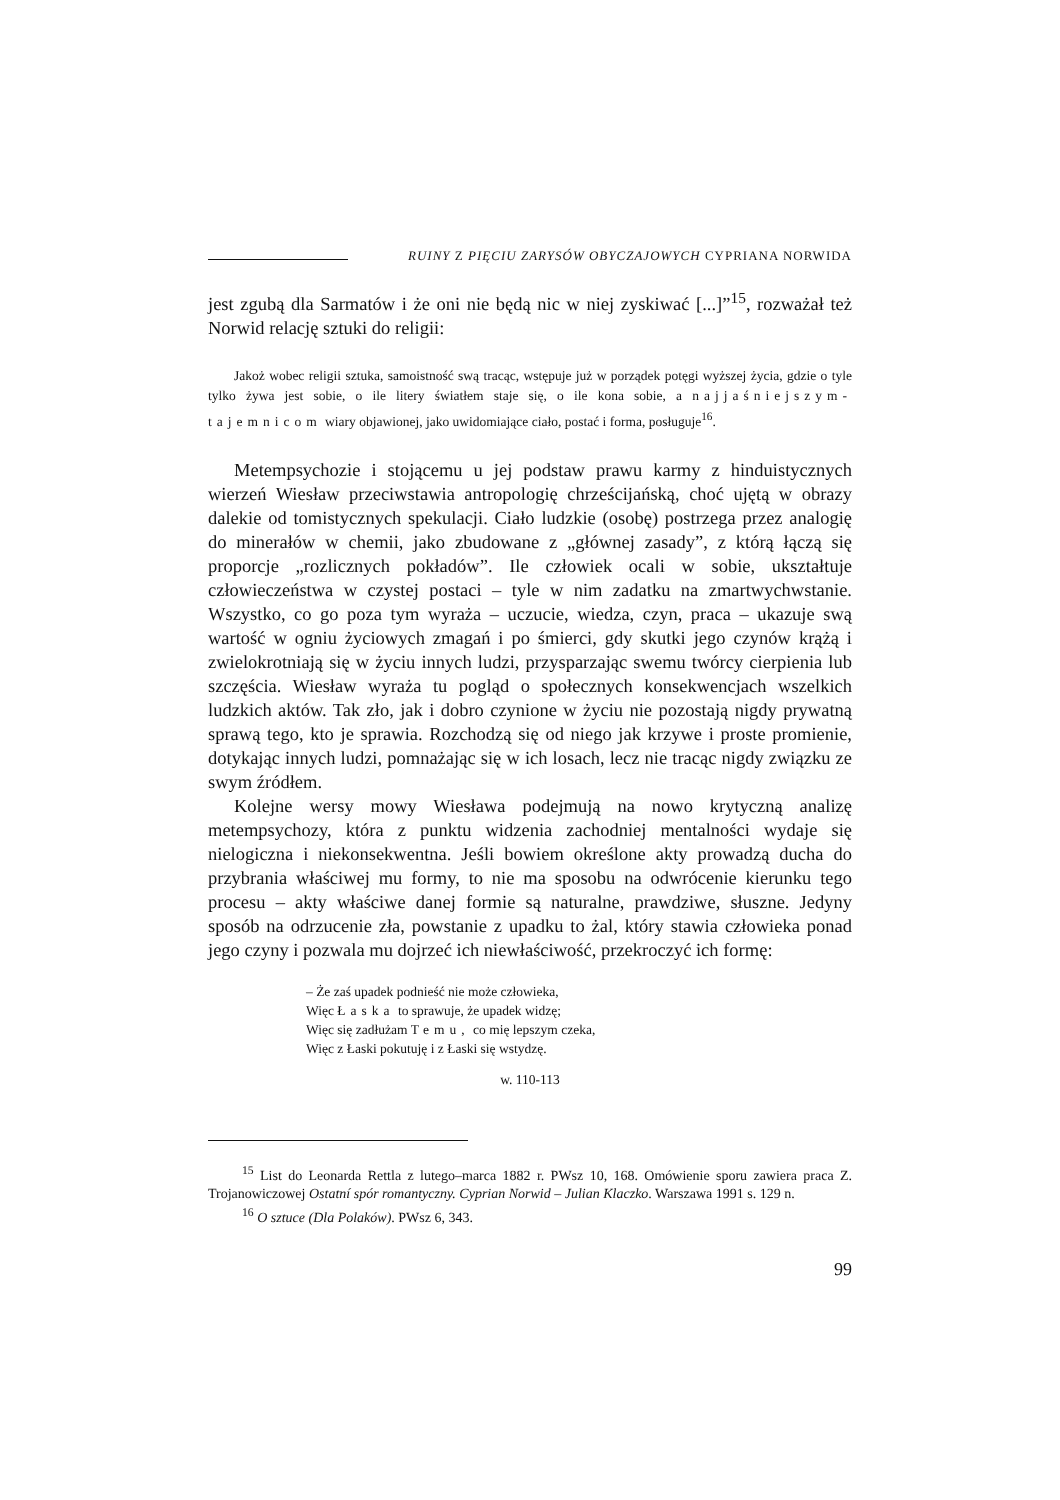RUINY Z PIĘCIU ZARYSÓW OBYCZAJOWYCH CYPRIANA NORWIDA
jest zgubą dla Sarmatów i że oni nie będą nic w niej zyskiwać [...]”<sup>15</sup>, rozważał też Norwid relację sztuki do religii:
Jakoż wobec religii sztuka, samoistność swą tracąc, wstępuje już w porządek potęgi wyższej życia, gdzie o tyle tylko żywa jest sobie, o ile litery światłem staje się, o ile kona sobie, a najjaśniejszym-tajemnicom wiary objawionej, jako uwidomiające ciało, postać i forma, posługuje<sup>16</sup>.
Metempsychozie i stojącemu u jej podstaw prawu karmy z hinduistycznych wierzeń Wiesław przeciwstawia antropologię chrześcijańską, choć ujętą w obrazy dalekie od tomistycznych spekulacji. Ciało ludzkie (osobę) postrzega przez analogię do minerałów w chemii, jako zbudowane z „głównej zasady”, z którą łączą się proporcje „rozlicznych pokładów”. Ile człowiek ocali w sobie, ukształtuje człowieczeństwa w czystej postaci – tyle w nim zadatku na zmartwychwstanie. Wszystko, co go poza tym wyraża – uczucie, wiedza, czyn, praca – ukazuje swą wartość w ogniu życiowych zmagań i po śmierci, gdy skutki jego czynów krążą i zwielokrotniają się w życiu innych ludzi, przysparzając swemu twórcy cierpienia lub szczęścia. Wiesław wyraża tu pogląd o społecznych konsekwencjach wszelkich ludzkich aktów. Tak zło, jak i dobro czynione w życiu nie pozostają nigdy prywatną sprawą tego, kto je sprawia. Rozchodzą się od niego jak krzywe i proste promienie, dotykając innych ludzi, pomnażając się w ich losach, lecz nie tracąc nigdy związku ze swym źródłem.
Kolejne wersy mowy Wiesława podejmują na nowo krytyczną analizę metempsychozy, która z punktu widzenia zachodniej mentalności wydaje się nielogiczna i niekonsekwentna. Jeśli bowiem określone akty prowadzą ducha do przybrania właściwej mu formy, to nie ma sposobu na odwrócenie kierunku tego procesu – akty właściwe danej formie są naturalne, prawdziwe, słuszne. Jedyny sposób na odrzucenie zła, powstanie z upadku to żal, który stawia człowieka ponad jego czyny i pozwala mu dojrzeć ich niewłaściwość, przekroczyć ich formę:
– Że zaś upadek podnieść nie może człowieka,
Więc Łaska to sprawuje, że upadek widzę;
Więc się zadłużam Temu, co mię lepszym czeka,
Więc z Łaski pokutuję i z Łaski się wstydzę.
w. 110-113
<sup>15</sup> List do Leonarda Rettla z lutego–marca 1882 r. PWsz 10, 168. Omówienie sporu zawiera praca Z. Trojanowiczowej Ostatní spór romantyczny. Cyprian Norwid – Julian Klaczko. Warszawa 1991 s. 129 n.
<sup>16</sup> O sztuce (Dla Polaków). PWsz 6, 343.
99